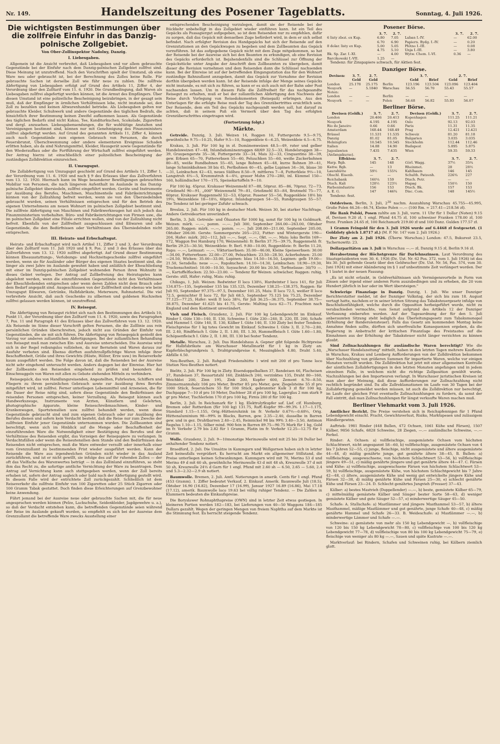Nr. 149.
Handelszeitung des Posener Tageblatts.
Sonntag, 4. Juli 1926.
Die wichtigsten Bestimmungen über die zollfreie Einfuhr in das Danzig-polnische Zollgebiet.
Von Ober-Zollinspektor Nadolny, Danzig.
I. Liebesgaben.
Allgemein ist die Ansicht verbreitet, daß Liebesgaben und vor allem gebrauchte Gegenstände bei der Einfuhr nach dem Danzig-polnischen Zollgebiet zollfrei sind. Diese Meinung ist unzutreffend. Nach den Vorschriften spielt der Umstand, ob eine Ware neu oder gebraucht ist, bei der Berechnung des Zolles keine Rolle. Für gebrauchte Sachen ist derselbe Zoll wie führ neue zu zahlen. Die zollfreie Abfertigung von Liebesgaben erfolgt auf Grund des Artikels 11, Ziffer 4, der Verordnung über den Zolltarif vom 11. 6. 1920. Die Grundbedingung, daß Waren als Liebesgaben zollfrei abgefertigt werden können, ist die Armut des Empfängers. Über diesen Umstand ist eine polizeiliche Bescheinigung beizubringen, in der gesagt sein muß, daß der Empfänger in ärmlichen Verhältnissen lebe, nicht imstande sei, den Zoll zu bezahlen und keinen Altwarenhandel betriebe. Als Liebesgaben gelten nur gebrauchte Kleider, Schuhwerk und andere Gegenstände des täglichen Bedrafs, die hinsichtlich ihrer Bestimmung keinen Zweifel aufkommen lassen. Als Gegenstände des täglichen Bedarfs sind nicht Kakao, Tee, Konditorkuchen, Scokolade, Zigaretten und dergl. anzusehen. Liebesgabensendungen, die für wohltätige Anstalten und Vereinigungen bestimmt sind, können nur mit Genehmigung des Finanzministers zollfrei abgefertigt werden. Auf Grund des genannten Artikels 11, Ziffer 4, können auch noch Gegenstände zum eigenen Gebrauch von Personen, die durch Feuersbrunst, Überschwemmung oder andere elementaren Ereignisse Schaden erlitten haben, als da sind Nahrungsmittel, Kleider, Hausgerät sowie Gegenstände für den Wiederaufbau oder die Fortführung der Wirtschaft zollfrei eingeführt werden. Der Antrag hierzu ist einschließlich einer polizeilichen Bescheinigung der zuständigen Zolldirektion einzureichen.
II. Umzugsgut.
Die Zollabfertigung von Umzugsgut geschieht auf Grund des Artikels 11, Ziffer 1, der Verordnung vom 11. 6. 1920 und nach § 9 des Erlasses über das Zollverfahren vom 13. 12. 1920. Hiernach kann im Wege besonderer Bewilligungen gebrauchtes Mobiliar von Personen, die nach längerem Aufenthalt im Auslande in das Danzig-polnische Zollgebiet übersiedeln, zollfrei eingeführt werden. Geräte und Instrumente zur Ausübung des Berufes, Maschinen, Maschinenteile und Fabrikeinrichtungen können von der Zollzahlung befreit werden, wenn sie von den Übersiedelnden gebraucht wurden, seinen Verhältnissen entsprechen und für den Betrieb des eigenen Unternehmens am neuen Wohnort im polnischen Zollgebiet bestimmt sind. Die zollfreie Abfertigung von Maschinen und Fabrikwerkzeugen hat sich jedoch das Finanzministerium vorbehalten. Büro- und Fabrikeinrichtungen von Firmen usw., die im polnischen Zollgebiet eine Filiale errichten wollen, sind von der Zollzahlung nicht befreit. Ebenfalls von der Zollfreiheit ausgeschlossen sind Eßwaren und alle Gegenstände, die den Bedürfnissen oder Verhältnissen des Übersiedelnden nicht entsprechen.
III. Heirats- und Erbschaftsgut.
Heirats- und Erbschaftsgut wird nach Artikel 11, Ziffer 2 und 3, der Verordnung über den Zolltarif vom 11. Juli 1920 und § 9, Pos. 2 und 3 des Erlasses über das Zollverfahren vom 13. 12. 1920 zollfrei abgefertigt. Auf Grund dieser Bestimmung können Eheausstattungs-, Verlobungs- und Hochzeitsgeschenke zollfrei eingeführt werden, wenn sie für Ausländer oder Bürger des eigenen Staates bestimmt sind, die länger als zwei Jahre im Auslande gewohnt haben und anläßlich der Eheschließung mit einer im Danzig-polnischen Zollgebiet wohnenden Person ihren Wohnsitz in dieses Gebiet verlegen. Der Antrag auf Zollbefreiung des Heiratsgutes kann abgelehnt werden, wenn die einzuführenden Gegenstände nicht den Verhältnissen der Eheschließenden entsprechen oder wenn deren Zahlen nicht dem Brauch oder dem Bedarf angepaßt sind. Ausgeschlossen von der Zollfreiheit sind ebenso wie beim Umzugsgut Eßwaren, Getränke, Halbfabrikate, Meterware, Rohmaterial. Die viel verbreitete Ansicht, daß auch Geschenke zu silbernen und goldenen Hochzeiten zollfrei gelassen werden können, ist unzutreffend.
IV. Reisegut.
Die Abfertigung von Reisegut richtet sich nach den Bestimmungen des Artikels 10, Punkt 11, der Verordnung über den Zolltarif vom 11. 6. 1920, sowie des Paragraphen 7, Pos. 11 und Paragraph 41 des Erlasses über das Zollverfahren vom 13. 12. 1920. Als Reisende im Sinne dieser Vorschrift gelten Personen, die die Zolllinie aus rein persönlichen Gründen überschreiten, jedoch nicht aus Gründen der Einfuhr von Gegenständen, die sie mit sich führen. Die Abfertigung von Reisegepäck genießt den Vorzug vor anderen zollamtlichen Abfertigungen. Bei der zollamtlichen Behandlung von Reisegut muß man zwischen Ein- und Ausreise unterscheiden. Die Ausreise wird sich in der Regel reibungslos vollziehen, da nur Bernstein und Waren daraus zur Ausfuhr verboten sind. Ebenso dürften ausfuhrzollpflichtige Waren infolge ihrer Beschaffenheit, Größe und ihres Gewichts (Häute, Hölzer, Erze usw.) im Reiseverkehr kaum ausgeführt werden. Die Folge davon ist, daß die Reisenden bei der Ausreise nicht sehr eingehend untersucht werden. Anders dagegen bei der Einreise. Hier hat der Zollbeamte den Reisenden eingehend zu prüfen und besonders das Einschmuggeln von Waren mit allen zu Gebote stehenden Mitteln zu verhindern.
Reisegepäck, das von Handlungsreisenden, Angestellten, Fuhrleuten, Schiffern und Fliegern zu ihrem persönlichen Gebrauch sowie zur Ausübung ihres Berufes mitgeführt wird, ist zollfrei. Ferner unterliegen Lebensmittel und Arzeneien, die für die Dauer der Reise nötig sind, sofern diese Gegenstände den Bedürfnissen der reisenden Personen entsprechen, keiner Verzollung. Als Reisegut können auch Handwerkszeuge, Instrumente von Ärzten, Künstlern und Gelehrten, photographische Apparate, kleine Reiseschreibmaschinen, Kinder- und Krankenwagen, Sportutensilien usw. zollfrei behandelt werden, wenn diese Gegenstände gebraucht sind und zum eigenen Gebrauch oder zur Ausübung des Berufes dienen und sofern kein Verdacht besteht, daß die Reise nur zum Zwecke der zollfreien Einfuhr jener Gegenstände unternommen wurden. Die Zollbeamten sind berechtigt, wenn sich im Hinblick auf die Menge oder Beschaffenheit der einzuführenden Ware die Notwendigkeit einer Bestätigung des Berufes und der Verhältnisse des Reisenden ergibt, das Vorzeigen der Reisepapiere zu verlangen. In Verdachtsfällen oder wenn die Reiseutensilien dem Stande und den Bedürfnissen des Reisenden nicht entsprechen, muß die Ware entweder verzollt oder innerhalb einer vom Grenzzollamt zu bestimmenden Frist wieder ausgeführt werden. Kann der Reisende die Ware aus irgendwelchen Gründen nicht wieder in das Ausland zurückführen, und ist er nicht gewillt, sie infolge des auf ihr ruhenden Zolles — der oft das Vielfache des Warenwertes beträgt — in das Zollinland einzuführen, so steht ihm das Recht zu, die sofortige amtliche Vernichtung der Ware zu beantragen. Dem Antrag auf Vernichtung kann auch stattgegeben werden, wenn der Zoll bereits erhoben ist, sofern der Antrag sogleich oder bald nach der Abfertigung gestellt wird. In diesem Falle wird der entrichtete Zoll zurückgezahlt. Schließlich ist dem Reiseverkehr die zollfreie Einfuhr von 100 Zigaretten oder 25 Stück Zigarren oder 100 Gramm Tabak gestattet. Doch finden diese Erleichterungen auf Grenzbewohner keine Anwendung.
Führt jemand bei der Ausreise neue oder gebrauchte Sachen mit, die für neue angesprochen werden können (Pelze, Lackschuhe, Seidenkleider, Jagdgewehre u. a.), so daß der Verdacht entstehen kann, die betreffenden Gegenstände seien während der Reise im Auslande gekauft worden, so empfiehlt es sich bei der Ausreise dem Grenzzollamt die betreffende Ware zwecks Ausstellung einer
entsprechenden Bescheinigung vorzulegen, damit sie der Reisende bei der Rückkehr unbehelligt in das Zollgebiet wieder einführen kann. Ist ein Teil des Gepäcks als Passagiergut aufgegeben, so ist dem Reisenden nur zu empfehlen, dafür zu sorgen, daß das Gepäck mit demselben Zuge befördert wird, in dem er sich selbst befindet. Nach erfolgter Revision des Handgepäcks hat sich der Reisende auf den Grenzstationen an den Gepäckwagen zu begeben und dem Zollbeamten das Gepäck vorzuführen. Ist das aufgegebene Gepäck nicht mit dem Zuge mitgekommen, so hat der Reisende bei der Ausreise sich bei den Beamten zu erkundigen, ob eine Revision des Gepäcks erforderlich ist. Bejahendenfalls sind die Schlüssel zur Öffnung der Gepäckstücke unter Angabe der Anschrift dem Zollbeamten zu übergeben, damit dieser die Revision vornehmen und dem Reisenden dann die Schlüssel nachsenden kann. Bei der Einreise ist auf der betreffenden Eingangsstation das für den Wohnort zuständige Bahnzollamt anzugeben, damit das Gepäck zur Vornahme der Revision dorthin übergeben werden kann. Ist der Reisende infolge der Menge seines Gepäcks nicht imstande, es mit sich zu führen, so kann er es sich auch mit der Bahn oder Post nachsenden lassen. Um in diesem Falle die Zollfreiheit für das nachgesandte Reisegut zu erhalten, muß er bei der zollamtlichen Abfertigung den Nachweis der Reise durch Vorlegung von Reisedokumenten (Reisepaß) erbringen. Aus den Unterlagen für die erfolgte Reise muß der Tag des Grenzübertrittes ersichtlich sein. Der Reisende, dem ein Teil des Gepäcks nachgesandt werden soll, hat darauf zu achten, daß in seinem Paß ein Vermerk über den Tag des erfolgten Grenzüberschrittes eingetragen wird.
(Fortsetzung folgt.)
Märkte.
Getreide. Danzig, 3. Juli. Weizen 14, Roggen 10, Futtergerste 9.5—9.75, gewöhnliche 9.75—10.25, Hafer 9.5—10, Roggenkleie 6—6.25, Weizenkleie 6.5—6.75.
Krakau, 3. Juli. Für 100 kg in zł. Domänenweizen 48.5—49, roter und gelber Handelsweizen 47—48, Inlandsdomänenroggen 68/69 32.5—33, Handelsroggen 38—39, Graupengerste 35—36, Futtergerste 33—34, Mais 32—33, Cinquantino 38—39, gew. Erbsen 65—70, Futtererbsen 55—60, Peluschken 55—60, weiße Zuckerbohnen 80—85, weiße Rundbohnen 55—65, lange Bohnen 45—48, kurze Bohnen 39—41, lange Schminkbohnen 38 bis 45, Perlbohnen 40—45, gelbe Lupinen 34—36, blaue 30—31, Leinkuchen 42—43, neues Süßheu 8.50—9, mittleres 7—8, Futterkleie 9½—10, Langstroh 4½—5, Krummstroh 4—4½, grauer Mohn 270—280, inl. Kümmel 150—160, holländischer 170—175, Speisekartoffeln 9—10.
Für 100 kg. 45proz. Krakauer Weizenmehl 87—88, 50proz. 85—86, 70proz. 72—73, Grießmehl 90—91, „000" Weizenmehl 79—81, Grießmehl 83—84, Brotmehl 75—77, 60proz. Krakauer Roggenmehl 52—53, 65proz. Posener 55—56, Roggenkleie 18½ bis 19½, Weizenkleie 18—18½, 60proz. Inlandsgraupen 54—55, Rundgraupen 55—57. Die Tendenz ist bei geringer Zufuhr schwach.
Breslau, 2. Juli. Für 100 kg in deutscher Mark. Weizen 30, bei starker Nachfrage. Andere Getreidearten unverändert.
Berlin, 3. Juli. Getreide- und Ölsaaten für 1000 kg, sonst für 100 kg in Goldmark. Weizen: märk. —.—, pomm. —.—. Juli 300, September 264.00—263.00, Oktober 265.00. Roggen: märk. —.—, pomm. —.—. Juli 208.00—211.00, September 205.00, Oktober 206.00. Gerste: Sommergerste 205—212, Futter- und Wintergerste 190—204, Hafer: märk. 202—112, Juli —.—, Sept. —.—, Okt. —.—. Mais: loko Berlin 169—172, Waggon frei Hamburg 170, Weizenmehl: fr. Berlin 37.75—39.75, Roggenmehl: fr. Berlin 29.25—30.50, Weizenkleie: fr. Berl. 9.80—10.00, Roggenkleie: fr. Berlin 11.20, Raps: —.—, Leinsaat: —.—, Viktoriaerbsen: 35.00—46.00, Kleine Speiseerbsen: 30.00—34.00, Futtererbsen: 22.00—27.00, Peluschken: 23.50—28.50, Ackerbohnen: 25.00—24.50, Wicken: 35.00—33.00, Lupinen: blau 14.50—16.50, Lupinen: gelb 19.00—21.50, Seradella: neue —.—, Rapskuchen: 14.10—14.30, Leinkuchen: 18.90—19.30, Trockenschnitzel: 10.00—10.50, Soyaschrot: 20.00 bis 20.50, Torfmelasse: 30/70 —.—, Kartoffelflocken: 22.50—23.00. — Tendenz für Weizen: schwächer, Roggen: ruhig, Gerste: still, Hafer: ruhig, Mais: ruhig.
Chikago, 1. Juli. Weizen: Redwinter II loco 138½, Hardwinter I loco 141, für Juli 134.875—135, September 135 bis 135.125, Dezember 138.25—138.375, Roggen: für Juli 93, September 97.375—97.5, Dezember 101.25, Mais: II loco 72.5, weißer II loco 72.5, gemischter II loco 72, für Juli 68.5, September 75.125 bis 75.25, Dezember 77.125—77.25, Hafer: weiß II loco 38½, für Juli 36.25—36.375, September 38.75—38.875, Dezember 41.625 bis 41.75, Gerste: Malting loco 62—71. Frachten nach England und dem Kontinent unverändert.
Vieh und Fleisch. Graudenz, 2. Juli. Für 100 kg Lebendgewicht im Einkauf. Rinder I. Güte 130—140, II. 130, Schweine I. Güte 230—240, II. 220, III. 200, Schafe und Hammel I. Güte 140, II. 130, Kälber I. Güte 140, II. 130 Zloty bei fester Tendenz. Fleischpreise für 1 kg totes Gewicht im Einkauf. Schweine I. Güte 3, II. 2.70—2.80, III. 2.40, Rindfleisch I. Güte 2, II. 1.80, III. 1.30, Hammelfleisch I. Güte 1.60—1.80, Schöpsenfleisch I. Güte 2, II. 1.80, III. 130 bei fester Tendenz.
Metalle. Warschau, 2. Juli. Das Handelshaus A. Gepner gibt folgende Richtpreise für Halbfabrikate am Warschauer Metallmarkt für 1 kg in Zloty an: Kupferblechgrundpreis 5, Drahtgrundpreise 6, Messingblech 4.80, Draht 5.40, Abfälle 4.50.
Neu-Beuthen, 2. Juli. Rohguß Friedenshütte 1 wird mit 200 zł pro Tonne loco Station Neu-Beuthen notiert.
Bielitz, 2. Juli. Für 100 kg in Zloty. Eisendoppelbalken 37, Bandeisen 46, Flacheisen 37, Rundeisen 37, Ressortstahl 160, Zinkblech 240, verzinktes 135, Draht 80—160, Weichblei 200, Zinn 195, Zink 200, Kupfer 600, Zement 6.70—8.50, Zimmermannsholz 106 pro Meter, Bretter 85 pro Meter, gew. Ziegelsteine 55 zł pro 1000 Stück, feuersichere 55 für 100 Stück, gebrannter Kalk 3 zł für 100 kg, Dachpappe 7—10 zł pro 10 Meter, Dachteer 28 zł pro 100 kg, Lagerglas 2 mm stark 9 gr pro Meter, Tischlerleim 170 zł pro 100 kg, Firnis 280 zł für 100 kg.
Berlin, 2. Juli. In Reichsmark für 1 kg. Elektrolytkupfer sof. Lief. cif. Hamburg, Bremen oder Rotterdam (für 100 kg) 131.75, Raff.-Kupfer 99—99.3% 1.17—1.175, Standard 1.15—1.155, Orig.-Hüttenrohzink im fr. Verkehr 0.67½—0.68½, Orig. Hüttenaluminium 98—99% in Blocks, Barren, gew. 2.35—2.40, dasselbe in Barren gew. und in gez. Drahtbarren 2.40—2.45, Reinnickel 98 bis 99% 3.40—3.50, Antimon Regulus 1.10—1.15, Silber mind. 900 fein in Barren 89.75—90.75 Mark für 1 kg, Gold im fr. Verkehr 2.79 bis 2.82 für 1 Gramm, Platin im fr. Verkehr 12.25—12.75 für 1 Gramm.
Wolle. Graudenz, 2. Juli. 9—10monatige Merinowolle wird mit 25 bis 28 Dollar bei anhaltender Tendenz notiert.
Braedford, 2. Juli. Die Umsätze in Kammgarn und Wollgarnen haben sich in letzter Zeit keinesfalls vergrößert. Es herrscht am Markt ein allgemeiner Stillstand, die Preise unterliegen keinen Schwankungen. Kammgarn wird mit 70, Merino 53 d und Merino 49 d mit 60 sh, gewöhnliche Merinowolle 43 d mit 48 sh, Kreuzwolle 37 d mit 50 sh, Kreuzwolle 24½ d Garn für 1 engl. Pfund mit 2.60 sh — 6.50, 2.65 — 5.60, 2.4 und 5.3—2.32—2.9 sh notiert.
Baumwolle. Bremen, 2. Juli. Amtl. Notierungen in amerik. Cents für 1 engl. Pfund (453 Gramm). 1. Ziffer bedeutet Verkauf, 2. Einkauf. Amerik. Baumwolle Juli (18.5), Oktober 16.90 (16.82), Dezember 17 (16.99), Januar 1927 16.89 (16.86), Mai 17.18 (17.12), amerik. Baumwolle loco 19.63 bei völlig ruhiger Tendenz. — Die Zahlen in Klammern bedeuten die Einkaufspreise.
Die Boryslawer Rohnaphthapreise (OWN) sind in letzter Zeit etwas gestiegen. In kleineren Partien werden 182—183, bei Lieferungen von 40—50 Waggons 184—185 Dollars gezahlt. Wegen der geringen Mengen von freiem Naphtha auf dem Markte ist die Stimmung fest. Es herrscht steigende Tendenz.
Posener Börse.
| | 3. 7. | 2. 7. | | 3. 7. | 2. 7. |
| --- | --- | --- | --- | --- | --- |
| 6 listy zboż. ex Kup. | 6.80 | 7.05 | Luban I.-IV. | — | 62.00 |
| | 6.70 | 6.90 | Papiern. Bydg. I.-IV. | — | 0.20 |
| 8 dolar. listy ex Kup. | 5.00 | 5.05 | Płótno I.-III. | — | 0.08 |
| | 4.75 | 5.10 | Unja I.-III. | — | 3.80 |
| Bk. Sp. Zar. I.-XI. | — | 4.00 | Wytw. Chem. I.-VI. | 0.36 | — |
| Barcikowski I.-VII. | 1.25 | — | | | |
Tendenz: für Zinspapiere schwach, für Aktien fest.
Danziger Börse.
| Devisen: | 3. 7. | 2. 7. | | 3. 7. | | 2. 7. | |
| --- | --- | --- | --- | --- | --- | --- | --- |
| | Geld | Geld | | Geld | Brief | Geld | Brief |
| London | 25.178 | 25.175 | Berlin | 123.196 | 123.504 | 123.096 | 123.404 |
| Neuyork | — | 5.1840 | Warschau | 56.55 | 56.70 | 55.43 | 55.57 |
| Noten: | | | | | | | |
| London | — | — | Berlin | — | — | — | — |
| Neuyork | — | — | Polen | 56.68 | 56.82 | 55.93 | 56.07 |
Berliner Börse.
| Devisen (Geldk.) | 3. 7. | 2. 7. | Devisen (Geldk.) | 3. 7. | 2. 7. |
| --- | --- | --- | --- | --- | --- |
| London | 20.406 | 20.413 | Kopenhagen | 111.25 | 111.21 |
| Neuyork | 4.195 | 4.195 | Oslo | 92.13 | 92.03 |
| Rio de Janeiro | 0.66 | 0.66 | Paris | 11.31 | 11.35 |
| Amsterdam | 168.44 | 168.49 | Prag | 12.421 | 12.421 |
| Brüssel | 11.531 | 11.535 | Schweiz | 81.20 | 81.18 |
| Danzig | 81.02 | 81.05 | Bulgarien | 3.035 | 3.035 |
| Helsingfors | 10.545 | 10.545 | Stockholm | 112.44 | 112.46 |
| Italien | 14.88 | 14.90 | Budapest | 5.895 | 5.875 |
| Jugoslawien | 7.435 | 7.435 | Wien | 59.35 | 59.33 |
| (Anfangskurse). | | | | | |
| Effekten: | 3. 7. | 2. 7. | | 3. 7. | 2. 7. |
| Harp. Bgb. | 145 | 148 | Görl. Wagg. | 37½ | 35¾ |
| Kattw. Bgb. | — | 13 | Rheinmet. | 28 | 28½ |
| Laurahütte | 59½ | 155¾ | Kahlbaum | 146 | 145 |
| Obschl. Eisenb. | — | — | Schulth. Patzenh. | 226¾ | 227 |
| Reichsbank | 160¼ | 159 | Dtsch. Petr. | — | — |
| Dtsch. Kali | 128½ | 123½ | Hapag | 150½ | 150 |
| Farbenindustrie | 156 | 153 | Dtsch. Bk. | 157 | 153 |
| A. E. G. | 147 | 146¾ | Disc. Com. | 148 | 145½ |
Tendenz: fest.
Ostdevisen. Berlin, 3. Juli, 2<sup>30</sup> nachm. Auszahlung Warschau 45.755—45.995, Große Polen 46.26—46.74, Kleine Polen —.— (100 Rm. = 217.41—218.56 zł).
Die Bank Polski, Posen zahlte am 3. Juli, vorm. 11 Uhr für 1 Dollar (Noten) 9.15 zł, Devisen 9.20 zł, 1 engl. Pfund 44.75 zł, 100 schweizer Franken 178.00 zł, 100 franz. Franken 24.65 zł, 100 Reichsmark 219.00 zł und 100 Danz. Gulden 177.57 zł.
1 Gramm Feingold für den 3. Juli 1926 wurde auf 6.4468 zł festgesetzt. (1 Goldzloty gleich 1.8717 zł.) (M. P. Nr. 147 vom 2. Juli 1926.)
Der Zloty am 2. Juli 1926. (Überw. Warschau.) London: 47.5, Bukarest 23.5, Tschernowitz: 23.
Dollarparitäten am 3. Juli in Warschau —.— zł, Danzig 9.15 zł, Berlin 9.16 zł.
Herabsetzung der Höchstgrenze für Darlehnszinsen. Laut Verordnung des Staatspräsidenten vom 30. 6. 1926 (Dz. Ust. Nr. 62 Pos. 372, vom 1. Juli 1926) ist das bis 30. Juli geltende Gesetz über den Geldwucher (Dz. Ust. Nr. 56, Pos. 574, vom 30. Juni 1924) mit einer Abänderung im § 1 auf unbestimmte Zeit verlängert worden. Der § 1 lautet in der neuen Fassung:
„Es ist nicht erlaubt, in Geldverhältnissen sich Vermögensvorteile in Form von Zinsen oder irgend einer anderen Form auszubedingen und zu erheben, die 20 vom Hundert jährlich in bar oder im Wert übersteigen."
Schwierige Finanzlage in Danzig. Danzig, 1. Juli. Wie unser Danziger Berichterstatter meldet, ist der Danziger Volkstag, der sich bis zum 18. August vertagt hatte, nachdem er in seiner letzten Sitzung das Tabaksteuergesetz infolge von Beschlußunfähigkeit, welche durch die Opposition herbeigeführt wurde, nicht zu verabschieden vermochte, vom Senat aufgrund des Artikels 12 der Danziger Verfassung einberufen worden. Auf der Tagesordnung der für den 5. Juli anberaumten Sitzung steht lediglich das Überleitungsgesetz zum Tabaksmonopol (Erhöhung der Banderolensteuer). Falls das Gesetz am kommenden Montag keine Annahme finden sollte, dürften sich unerfreuliche Konsequenzen ergeben, da die Regierung in Anbetracht der kritischen Finanzlage des Freistaates auf die Einnahmen aus der Erhöhung der Tabaksteuer nicht länger verzichten zu können glaubt.
Sind Zollnachzahlungen für ausländische Waren berechtigt? Wie die „Warschauer Handelszeitung" mitteilt, haben in den letzten Tagen mehrere Kaufleute in Warschau, Krakau und Lemberg Aufforderungen von der Zolldirektion bekommen über Nachzahlung von größeren Summen für importierte Waren, welche vor einigen Monaten verzollt wurden. Die Zolldirektion hat jetzt mit einer allgemeinen Kontrolle der sämtlichen Zollabfertigungen in den letzten Monaten angefangen und in jedem einzelnen Falle, in welchem nicht die richtige Zollposition gewählt wurde, Nachzahlungen bei den Importeuren verlangt. In Warschauer juristischen Kreisen ist man aber der Meinung, daß diese Aufforderungen zur Zollnachzahlung nicht rechtlich begründet sind. Da alle Zollreklamationen im Laufe von 30 Tagen bei der Zollabfertigung gemeldet werden müssen, ist auch die Zolldirektion nur berechtigt, im Laufe der gleichen Frist eventuelle Zollnachzahlungen zu fordern, da sonst der Fall eintritt, daß man Zollnachzahlungen für längst verkaufte Waren machen muß.
Berliner Viehmarkt vom 3. Juli 1926.
Amtlicher Bericht. Die Preise verstehen sich in Reichspfennigen für 1 Pfund Lebendgewicht einschl. Fracht, Gewichtsverlust, Risiko, Marktspesen und zulässigem Händlergewinn.
Auftrieb: 1981 Rinder (448 Bullen, 472 Ochsen, 1061 Kühe und Färsen), 1507 Kälber, 9856 Schafe, 6828 Schweine, 28 Ziegen, —.— ausländische Schweine, —.— Ferkel.
Rinder: A. Ochsen: a) vollfleischige, ausgemästete Ochsen vom höchsten Schlachtwert, nicht angespannt 58—60, b) vollfleischige, ausgemästete Ochsen von 4 bis 7 Jahren 52—55, c) junge, fleischige, nicht ausgemästete und ältere ausgemästete 44—48, d) mäßig genährte junge, gut genährte ältere 38—45, B. Bullen: a) vollfleischige, ausgewachsene, von höchstem Schlachtwert 53—56, b) vollfleischige jüngere 49—51, c) mäßig genährte jüngere und gut genährte ältere 44—47. C. Färsen und Kühe: a) vollfleischige, ausgewachsene Färsen von höchstem Schlachtwert 53—59, b) vollfleischige, ausgemästete Kühe, von höchstem Schlachtgewicht bis 7 Jahre 42—48, c) ältere, ausgemästete Kühe und wenig gut entwickelte jüngere Kühe und Färsen 32—38, d) mäßig genährte Kühe und Färsen 25—30, e) schlecht genährte Kühe und Färsen 23—24. D. Schlecht genährtes Jungvieh (Fresser) 37—43.
Kälber: a) bestes Mastvieh (Doppellender) —.—, b) beste, gemästete Kälber 65—79, c) mittelmäßig gemästete Kälber und Säuger bester Sorte 58—63, d) weniger gemästete Kälber und gute Säuger 52—57, e) minderwertige Säuger 45—50.
Schafe: A. Stallschafe: a) Mastlämmer und jüngere Masthammel 53—57, b) ältere Masthammel, mäßige Mastlämmer und gut genährte, junge Schafe 40—48, c) mäßig genährte Hammel und Schafe 26—33. B. Weideschafe: a) Mastlämmer —.—, b) minderwertige Lämmer und Schafe —.—.
Schweine: a) gemästete von mehr als 150 kg Lebendgewicht —, b) vollfleischige von 120 bis 150 kg Lebendgewicht 78—80, c) vollfleischige von 100 bis 120 kg Lebendgewicht 77—78, d) vollfleischige von 80 bis 100 kg Lebendgewicht 75—79, e) fleischige von weniger als 80 kg —.—, Sauen und späte Kastrate —.—.
Marktverlauf: bei Rindern, Schafen und Schweinen ruhig, bei Kälbern ziemlich glatt.